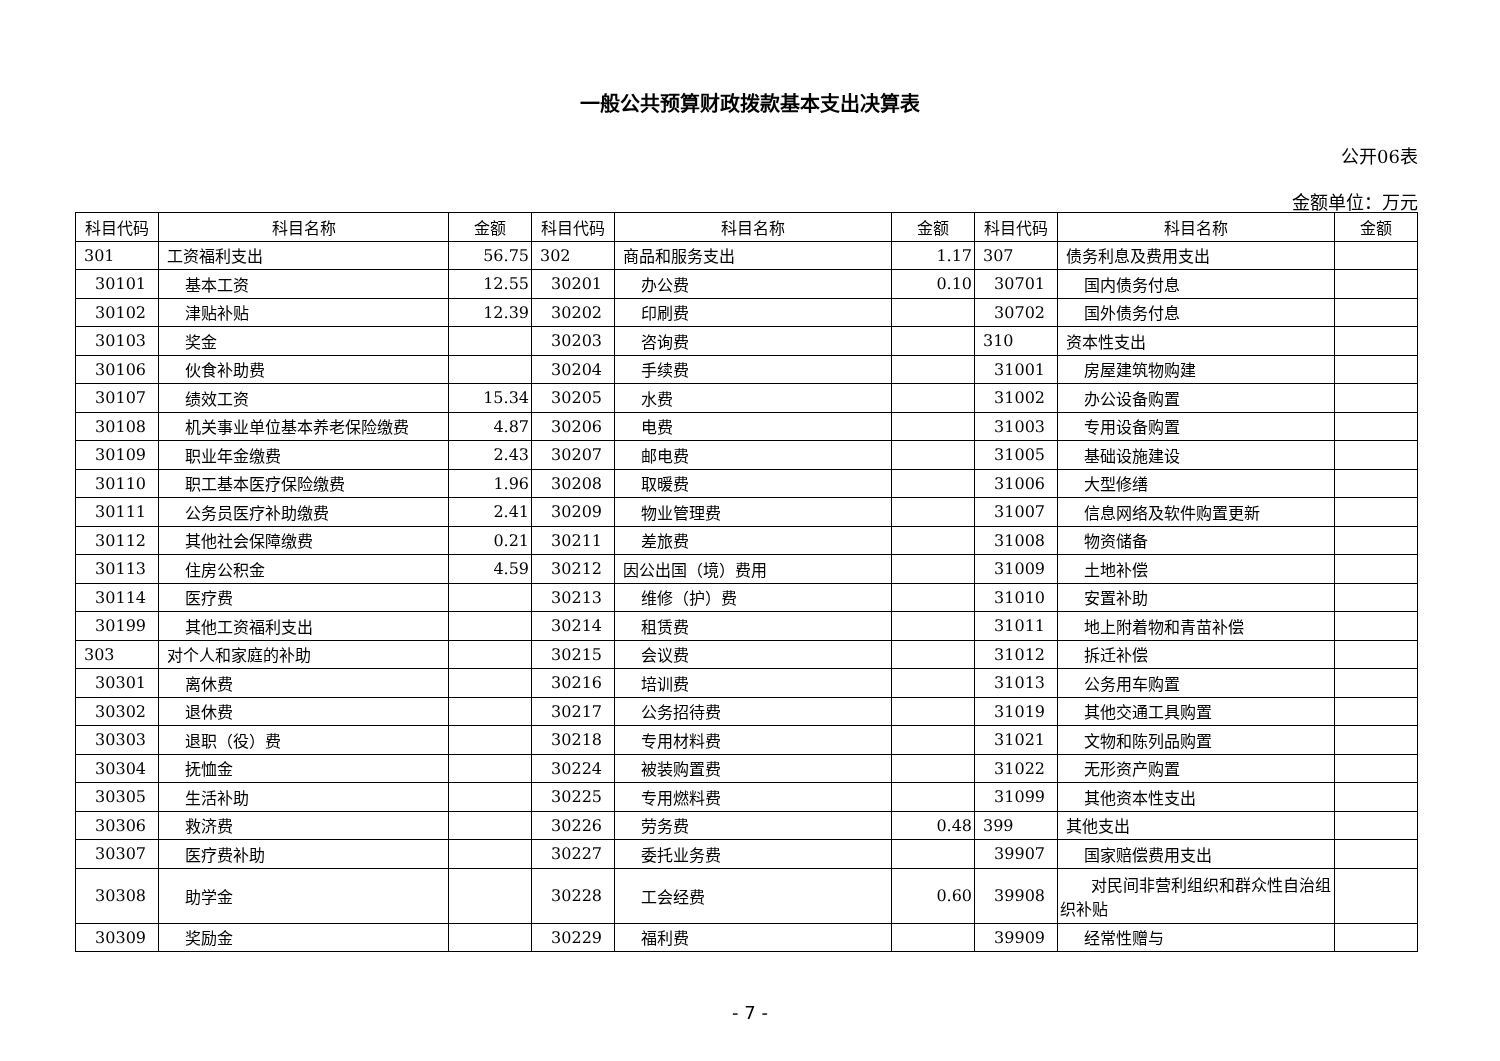一般公共预算财政拨款基本支出决算表
公开06表
金额单位：万元
| 科目代码 | 科目名称 | 金额 | 科目代码 | 科目名称 | 金额 | 科目代码 | 科目名称 | 金额 |
| --- | --- | --- | --- | --- | --- | --- | --- | --- |
| 301 | 工资福利支出 | 56.75 | 302 | 商品和服务支出 | 1.17 | 307 | 债务利息及费用支出 | |
| 30101 | 基本工资 | 12.55 | 30201 | 办公费 | 0.10 | 30701 | 国内债务付息 | |
| 30102 | 津贴补贴 | 12.39 | 30202 | 印刷费 | | 30702 | 国外债务付息 | |
| 30103 | 奖金 | | 30203 | 咨询费 | | 310 | 资本性支出 | |
| 30106 | 伙食补助费 | | 30204 | 手续费 | | 31001 | 房屋建筑物购建 | |
| 30107 | 绩效工资 | 15.34 | 30205 | 水费 | | 31002 | 办公设备购置 | |
| 30108 | 机关事业单位基本养老保险缴费 | 4.87 | 30206 | 电费 | | 31003 | 专用设备购置 | |
| 30109 | 职业年金缴费 | 2.43 | 30207 | 邮电费 | | 31005 | 基础设施建设 | |
| 30110 | 职工基本医疗保险缴费 | 1.96 | 30208 | 取暖费 | | 31006 | 大型修缮 | |
| 30111 | 公务员医疗补助缴费 | 2.41 | 30209 | 物业管理费 | | 31007 | 信息网络及软件购置更新 | |
| 30112 | 其他社会保障缴费 | 0.21 | 30211 | 差旅费 | | 31008 | 物资储备 | |
| 30113 | 住房公积金 | 4.59 | 30212 | 因公出国（境）费用 | | 31009 | 土地补偿 | |
| 30114 | 医疗费 | | 30213 | 维修（护）费 | | 31010 | 安置补助 | |
| 30199 | 其他工资福利支出 | | 30214 | 租赁费 | | 31011 | 地上附着物和青苗补偿 | |
| 303 | 对个人和家庭的补助 | | 30215 | 会议费 | | 31012 | 拆迁补偿 | |
| 30301 | 离休费 | | 30216 | 培训费 | | 31013 | 公务用车购置 | |
| 30302 | 退休费 | | 30217 | 公务招待费 | | 31019 | 其他交通工具购置 | |
| 30303 | 退职（役）费 | | 30218 | 专用材料费 | | 31021 | 文物和陈列品购置 | |
| 30304 | 抚恤金 | | 30224 | 被装购置费 | | 31022 | 无形资产购置 | |
| 30305 | 生活补助 | | 30225 | 专用燃料费 | | 31099 | 其他资本性支出 | |
| 30306 | 救济费 | | 30226 | 劳务费 | 0.48 | 399 | 其他支出 | |
| 30307 | 医疗费补助 | | 30227 | 委托业务费 | | 39907 | 国家赔偿费用支出 | |
| 30308 | 助学金 | | 30228 | 工会经费 | 0.60 | 39908 | 对民间非营利组织和群众性自治组织补贴 | |
| 30309 | 奖励金 | | 30229 | 福利费 | | 39909 | 经常性赠与 | |
- 7 -